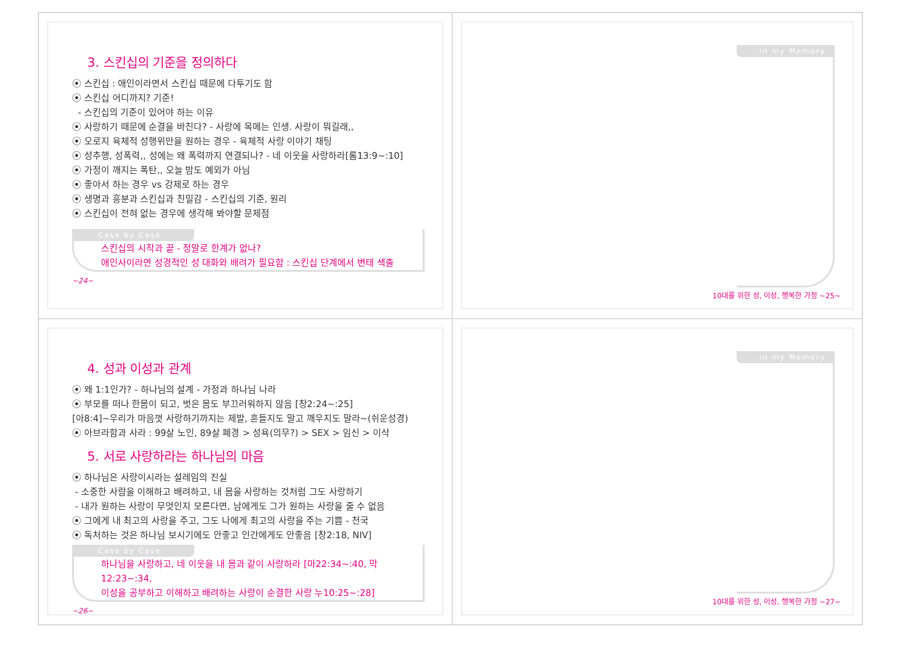3. 스킨십의 기준을 정의하다
⦿ 스킨십 : 애인이라면서 스킨십 때문에 다투기도 함
⦿ 스킨십 어디까지? 기준!
- 스킨십의 기준이 있어야 하는 이유
⦿ 사랑하기 때문에 순결을 바친다? - 사랑에 목메는 인생. 사랑이 뭐길래,,
⦿ 오로지 육체적 성행위만을 원하는 경우 - 육체적 사랑 이야기 채팅
⦿ 성추행, 성폭력,, 성에는 왜 폭력까지 연결되나? - 네 이웃을 사랑하라[롬13:9~:10]
⦿ 가정이 깨지는 폭탄,, 오늘 밤도 예외가 아님
⦿ 좋아서 하는 경우 vs 강제로 하는 경우
⦿ 생명과 흥분과 스킨십과 친밀감 - 스킨십의 기준, 원리
⦿ 스킨십이 전혀 없는 경우에 생각해 봐야할 문제점
Case by Case
스킨십의 시작과 끝 - 정말로 한계가 없나?
애인사이라면 성경적인 성 대화와 배려가 필요함 : 스킨십 단계에서 변태 색출
~24~
in my Memory
10대를 위한 성, 이성, 행복한 가정 ~25~
4. 성과 이성과 관계
⦿ 왜 1:1인가? - 하나님의 설계 - 가정과 하나님 나라
⦿ 부모를 떠나 한몸이 되고, 벗은 몸도 부끄러워하지 않음 [창2:24~:25]
[아8:4]~우리가 마음껏 사랑하기까지는 제발, 흔들지도 말고 깨우지도 말라~(쉬운성경)
⦿ 아브라함과 사라 : 99살 노인, 89살 폐경 > 성욕(의무?) > SEX > 임신 > 이삭
5. 서로 사랑하라는 하나님의 마음
⦿ 하나님은 사랑이시라는 설레임의 진실
- 소중한 사람을 이해하고 배려하고, 내 몸을 사랑하는 것처럼 그도 사랑하기
- 내가 원하는 사랑이 무엇인지 모른다면, 남에게도 그가 원하는 사랑을 줄 수 없음
⦿ 그에게 내 최고의 사랑을 주고, 그도 나에게 최고의 사랑을 주는 기쁨 - 천국
⦿ 독처하는 것은 하나님 보시기에도 안좋고 인간에게도 안좋음 [창2:18, NIV]
Case by Case
하나님을 사랑하고, 네 이웃을 내 몸과 같이 사랑하라 [마22:34~:40, 막12:23~:34,
이성을 공부하고 이해하고 배려하는 사랑이 순결한 사랑 누10:25~:28]
~26~
in my Memory
10대를 위한 성, 이성, 행복한 가정 ~27~